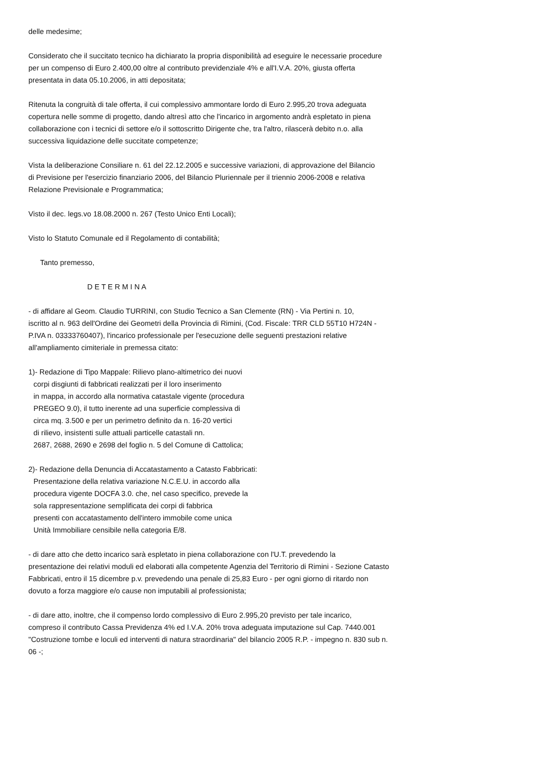delle medesime;
Considerato che il succitato tecnico ha dichiarato la propria disponibilità ad eseguire le necessarie procedure
per un compenso di Euro 2.400,00 oltre al contributo previdenziale 4% e all'I.V.A. 20%, giusta offerta
presentata in data 05.10.2006, in atti depositata;
Ritenuta la congruità di tale offerta, il cui complessivo ammontare lordo di Euro 2.995,20 trova adeguata
copertura nelle somme di progetto, dando altresì atto che l'incarico in argomento andrà espletato in piena
collaborazione con i tecnici di settore e/o il sottoscritto Dirigente che, tra l'altro, rilascerà debito n.o. alla
successiva liquidazione delle succitate competenze;
Vista la deliberazione Consiliare n. 61 del 22.12.2005 e successive variazioni, di approvazione del Bilancio
di Previsione per l'esercizio finanziario 2006, del Bilancio Pluriennale per il triennio 2006-2008 e relativa
Relazione Previsionale e Programmatica;
Visto il dec. legs.vo 18.08.2000 n. 267 (Testo Unico Enti Locali);
Visto lo Statuto Comunale ed il Regolamento di contabilità;
Tanto premesso,
D E T E R M I N A
- di affidare al Geom. Claudio TURRINI, con Studio Tecnico a San Clemente (RN) - Via Pertini n. 10,
iscritto al n. 963 dell'Ordine dei Geometri della Provincia di Rimini, (Cod. Fiscale: TRR CLD 55T10 H724N -
P.IVA n. 03333760407), l'incarico professionale per l'esecuzione delle seguenti prestazioni relative
all'ampliamento cimiteriale in premessa citato:
1)- Redazione di Tipo Mappale: Rilievo plano-altimetrico dei nuovi
corpi disgiunti di fabbricati realizzati per il loro inserimento
in mappa, in accordo alla normativa catastale vigente (procedura
PREGEO 9.0), il tutto inerente ad una superficie complessiva di
circa mq. 3.500 e per un perimetro definito da n. 16-20 vertici
di rilievo, insistenti sulle attuali particelle catastali nn.
2687, 2688, 2690 e 2698 del foglio n. 5 del Comune di Cattolica;
2)- Redazione della Denuncia di Accatastamento a Catasto Fabbricati:
Presentazione della relativa variazione N.C.E.U. in accordo alla
procedura vigente DOCFA 3.0. che, nel caso specifico, prevede la
sola rappresentazione semplificata dei corpi di fabbrica
presenti con accatastamento dell'intero immobile come unica
Unità Immobiliare censibile nella categoria E/8.
- di dare atto che detto incarico sarà espletato in piena collaborazione con l'U.T. prevedendo la
presentazione dei relativi moduli ed elaborati alla competente Agenzia del Territorio di Rimini - Sezione Catasto
Fabbricati, entro il 15 dicembre p.v. prevedendo una penale di 25,83 Euro - per ogni giorno di ritardo non
dovuto a forza maggiore e/o cause non imputabili al professionista;
- di dare atto, inoltre, che il compenso lordo complessivo di Euro 2.995,20 previsto per tale incarico,
compreso il contributo Cassa Previdenza 4% ed I.V.A. 20% trova adeguata imputazione sul Cap. 7440.001
"Costruzione tombe e loculi ed interventi di natura straordinaria" del bilancio 2005 R.P. - impegno n. 830 sub n.
06 -;